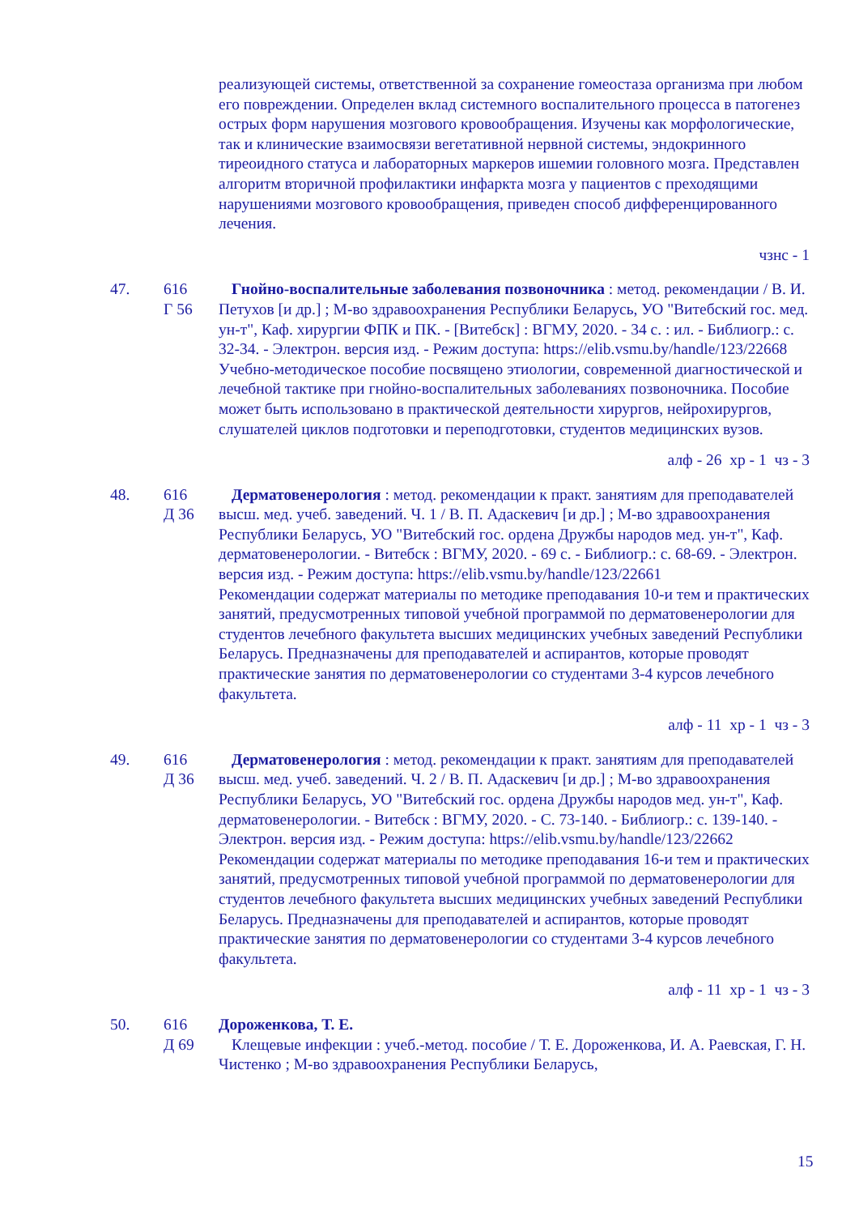реализующей системы, ответственной за сохранение гомеостаза организма при любом его повреждении. Определен вклад системного воспалительного процесса в патогенез острых форм нарушения мозгового кровообращения. Изучены как морфологические, так и клинические взаимосвязи вегетативной нервной системы, эндокринного тиреоидного статуса и лабораторных маркеров ишемии головного мозга. Представлен алгоритм вторичной профилактики инфаркта мозга у пациентов с преходящими нарушениями мозгового кровообращения, приведен способ дифференцированного лечения.
чзнс - 1
47. 616
Г 56
Гнойно-воспалительные заболевания позвоночника : метод. рекомендации / В. И. Петухов [и др.] ; М-во здравоохранения Республики Беларусь, УО "Витебский гос. мед. ун-т", Каф. хирургии ФПК и ПК. - [Витебск] : ВГМУ, 2020. - 34 с. : ил. - Библиогр.: с. 32-34. - Электрон. версия изд. - Режим доступа: https://elib.vsmu.by/handle/123/22668
Учебно-методическое пособие посвящено этиологии, современной диагностической и лечебной тактике при гнойно-воспалительных заболеваниях позвоночника. Пособие может быть использовано в практической деятельности хирургов, нейрохирургов, слушателей циклов подготовки и переподготовки, студентов медицинских вузов.
алф - 26 хр - 1 чз - 3
48. 616
Д 36
Дерматовенерология : метод. рекомендации к практ. занятиям для преподавателей высш. мед. учеб. заведений. Ч. 1 / В. П. Адаскевич [и др.] ; М-во здравоохранения Республики Беларусь, УО "Витебский гос. ордена Дружбы народов мед. ун-т", Каф. дерматовенерологии. - Витебск : ВГМУ, 2020. - 69 с. - Библиогр.: с. 68-69. - Электрон. версия изд. - Режим доступа: https://elib.vsmu.by/handle/123/22661
Рекомендации содержат материалы по методике преподавания 10-и тем и практических занятий, предусмотренных типовой учебной программой по дерматовенерологии для студентов лечебного факультета высших медицинских учебных заведений Республики Беларусь. Предназначены для преподавателей и аспирантов, которые проводят практические занятия по дерматовенерологии со студентами 3-4 курсов лечебного факультета.
алф - 11 хр - 1 чз - 3
49. 616
Д 36
Дерматовенерология : метод. рекомендации к практ. занятиям для преподавателей высш. мед. учеб. заведений. Ч. 2 / В. П. Адаскевич [и др.] ; М-во здравоохранения Республики Беларусь, УО "Витебский гос. ордена Дружбы народов мед. ун-т", Каф. дерматовенерологии. - Витебск : ВГМУ, 2020. - С. 73-140. - Библиогр.: с. 139-140. - Электрон. версия изд. - Режим доступа: https://elib.vsmu.by/handle/123/22662
Рекомендации содержат материалы по методике преподавания 16-и тем и практических занятий, предусмотренных типовой учебной программой по дерматовенерологии для студентов лечебного факультета высших медицинских учебных заведений Республики Беларусь. Предназначены для преподавателей и аспирантов, которые проводят практические занятия по дерматовенерологии со студентами 3-4 курсов лечебного факультета.
алф - 11 хр - 1 чз - 3
50. 616
Д 69
Дороженкова, Т. Е.
Клещевые инфекции : учеб.-метод. пособие / Т. Е. Дороженкова, И. А. Раевская, Г. Н. Чистенко ; М-во здравоохранения Республики Беларусь,
15